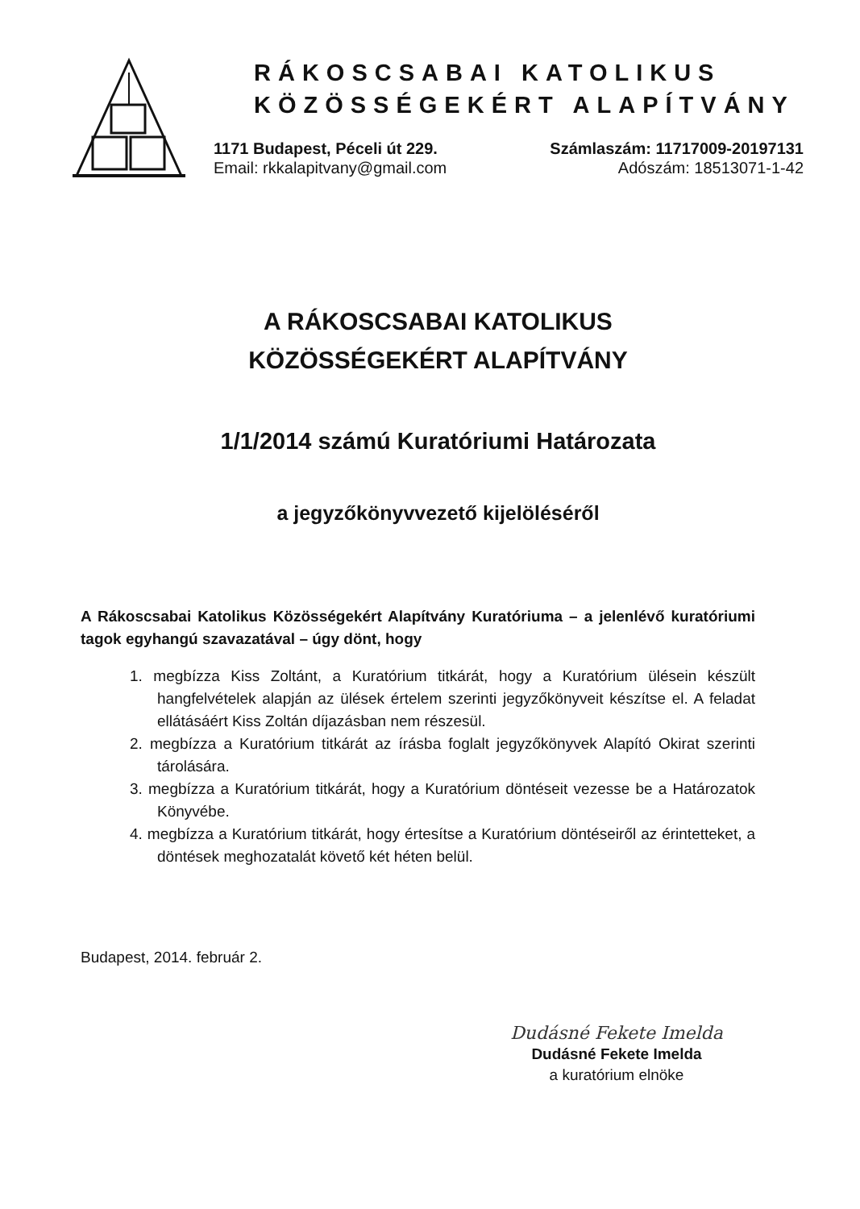RÁKOSCSABAI KATOLIKUS
KÖZÖSSÉGEKÉRT ALAPÍTVÁNY
1171 Budapest, Péceli út 229.
Email: rkkalapitvany@gmail.com
Számlaszám: 11717009-20197131
Adószám: 18513071-1-42
A RÁKOSCSABAI KATOLIKUS
KÖZÖSSÉGEKÉRT ALAPÍTVÁNY
1/1/2014 számú Kuratóriumi Határozata
a jegyzőkönyvvezető kijelöléséről
A Rákoscsabai Katolikus Közösségekért Alapítvány Kuratóriuma – a jelenlévő kuratóriumi tagok egyhangú szavazatával – úgy dönt, hogy
1. megbízza Kiss Zoltánt, a Kuratórium titkárát, hogy a Kuratórium ülésein készült hangfelvételek alapján az ülések értelem szerinti jegyzőkönyveit készítse el. A feladat ellátásáért Kiss Zoltán díjazásban nem részesül.
2. megbízza a Kuratórium titkárát az írásba foglalt jegyzőkönyvek Alapító Okirat szerinti tárolására.
3. megbízza a Kuratórium titkárát, hogy a Kuratórium döntéseit vezesse be a Határozatok Könyvébe.
4. megbízza a Kuratórium titkárát, hogy értesítse a Kuratórium döntéseiről az érintetteket, a döntések meghozatalát követő két héten belül.
Budapest, 2014. február 2.
Dudásné Fekete Imelda
Dudásné Fekete Imelda
a kuratórium elnöke